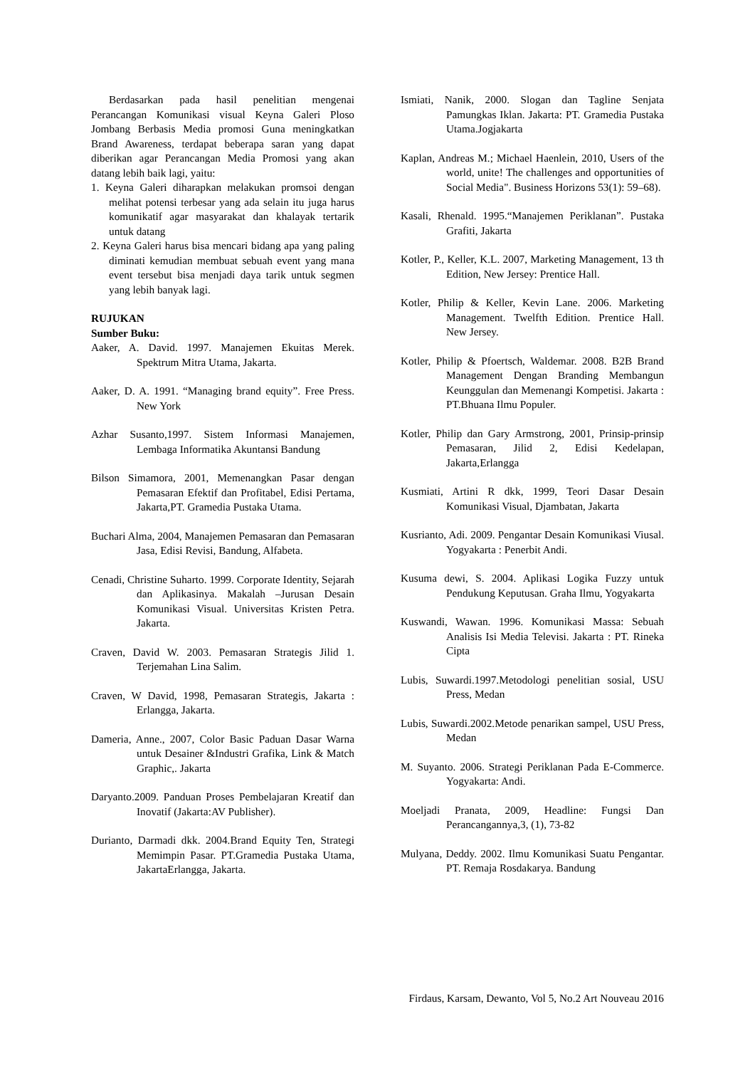Berdasarkan pada hasil penelitian mengenai Perancangan Komunikasi visual Keyna Galeri Ploso Jombang Berbasis Media promosi Guna meningkatkan Brand Awareness, terdapat beberapa saran yang dapat diberikan agar Perancangan Media Promosi yang akan datang lebih baik lagi, yaitu:
1. Keyna Galeri diharapkan melakukan promsoi dengan melihat potensi terbesar yang ada selain itu juga harus komunikatif agar masyarakat dan khalayak tertarik untuk datang
2. Keyna Galeri harus bisa mencari bidang apa yang paling diminati kemudian membuat sebuah event yang mana event tersebut bisa menjadi daya tarik untuk segmen yang lebih banyak lagi.
RUJUKAN
Sumber Buku:
Aaker, A. David. 1997. Manajemen Ekuitas Merek. Spektrum Mitra Utama, Jakarta.
Aaker, D. A. 1991. “Managing brand equity”. Free Press. New York
Azhar Susanto,1997. Sistem Informasi Manajemen, Lembaga Informatika Akuntansi Bandung
Bilson Simamora, 2001, Memenangkan Pasar dengan Pemasaran Efektif dan Profitabel, Edisi Pertama, Jakarta,PT. Gramedia Pustaka Utama.
Buchari Alma, 2004, Manajemen Pemasaran dan Pemasaran Jasa, Edisi Revisi, Bandung, Alfabeta.
Cenadi, Christine Suharto. 1999. Corporate Identity, Sejarah dan Aplikasinya. Makalah –Jurusan Desain Komunikasi Visual. Universitas Kristen Petra. Jakarta.
Craven, David W. 2003. Pemasaran Strategis Jilid 1. Terjemahan Lina Salim.
Craven, W David, 1998, Pemasaran Strategis, Jakarta : Erlangga, Jakarta.
Dameria, Anne., 2007, Color Basic Paduan Dasar Warna untuk Desainer &Industri Grafika, Link & Match Graphic,. Jakarta
Daryanto.2009. Panduan Proses Pembelajaran Kreatif dan Inovatif (Jakarta:AV Publisher).
Durianto, Darmadi dkk. 2004.Brand Equity Ten, Strategi Memimpin Pasar. PT.Gramedia Pustaka Utama, JakartaErlangga, Jakarta.
Ismiati, Nanik, 2000. Slogan dan Tagline Senjata Pamungkas Iklan. Jakarta: PT. Gramedia Pustaka Utama.Jogjakarta
Kaplan, Andreas M.; Michael Haenlein, 2010, Users of the world, unite! The challenges and opportunities of Social Media". Business Horizons 53(1): 59–68).
Kasali, Rhenald. 1995.“Manajemen Periklanan”. Pustaka Grafiti, Jakarta
Kotler, P., Keller, K.L. 2007, Marketing Management, 13 th Edition, New Jersey: Prentice Hall.
Kotler, Philip & Keller, Kevin Lane. 2006. Marketing Management. Twelfth Edition. Prentice Hall. New Jersey.
Kotler, Philip & Pfoertsch, Waldemar. 2008. B2B Brand Management Dengan Branding Membangun Keunggulan dan Memenangi Kompetisi. Jakarta : PT.Bhuana Ilmu Populer.
Kotler, Philip dan Gary Armstrong, 2001, Prinsip-prinsip Pemasaran, Jilid 2, Edisi Kedelapan, Jakarta,Erlangga
Kusmiati, Artini R dkk, 1999, Teori Dasar Desain Komunikasi Visual, Djambatan, Jakarta
Kusrianto, Adi. 2009. Pengantar Desain Komunikasi Viusal. Yogyakarta : Penerbit Andi.
Kusuma dewi, S. 2004. Aplikasi Logika Fuzzy untuk Pendukung Keputusan. Graha Ilmu, Yogyakarta
Kuswandi, Wawan. 1996. Komunikasi Massa: Sebuah Analisis Isi Media Televisi. Jakarta : PT. Rineka Cipta
Lubis, Suwardi.1997.Metodologi penelitian sosial, USU Press, Medan
Lubis, Suwardi.2002.Metode penarikan sampel, USU Press, Medan
M. Suyanto. 2006. Strategi Periklanan Pada E-Commerce. Yogyakarta: Andi.
Moeljadi Pranata, 2009, Headline: Fungsi Dan Perancangannya,3, (1), 73-82
Mulyana, Deddy. 2002. Ilmu Komunikasi Suatu Pengantar. PT. Remaja Rosdakarya. Bandung
Firdaus, Karsam, Dewanto, Vol 5, No.2 Art Nouveau 2016